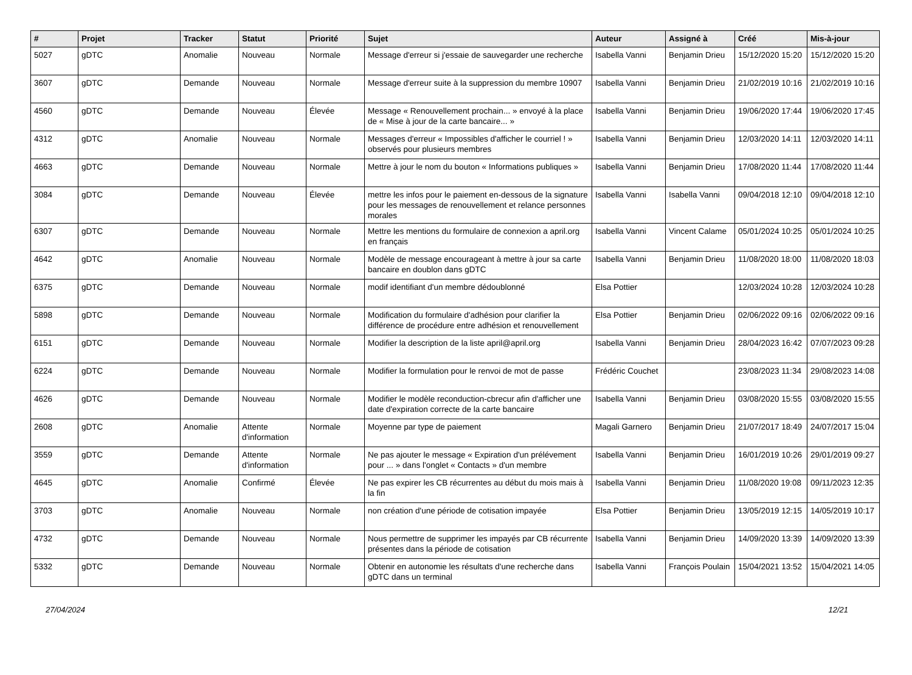| # | Projet | Tracker | Statut | Priorité | Sujet | Auteur | Assigné à | Créé | Mis-à-jour |
| --- | --- | --- | --- | --- | --- | --- | --- | --- | --- |
| 5027 | gDTC | Anomalie | Nouveau | Normale | Message d'erreur si j'essaie de sauvegarder une recherche | Isabella Vanni | Benjamin Drieu | 15/12/2020 15:20 | 15/12/2020 15:20 |
| 3607 | gDTC | Demande | Nouveau | Normale | Message d'erreur suite à la suppression du membre 10907 | Isabella Vanni | Benjamin Drieu | 21/02/2019 10:16 | 21/02/2019 10:16 |
| 4560 | gDTC | Demande | Nouveau | Élevée | Message « Renouvellement prochain... » envoyé à la place de « Mise à jour de la carte bancaire... » | Isabella Vanni | Benjamin Drieu | 19/06/2020 17:44 | 19/06/2020 17:45 |
| 4312 | gDTC | Anomalie | Nouveau | Normale | Messages d'erreur « Impossibles d'afficher le courriel ! » observés pour plusieurs membres | Isabella Vanni | Benjamin Drieu | 12/03/2020 14:11 | 12/03/2020 14:11 |
| 4663 | gDTC | Demande | Nouveau | Normale | Mettre à jour le nom du bouton « Informations publiques » | Isabella Vanni | Benjamin Drieu | 17/08/2020 11:44 | 17/08/2020 11:44 |
| 3084 | gDTC | Demande | Nouveau | Élevée | mettre les infos pour le paiement en-dessous de la signature pour les messages de renouvellement et relance personnes morales | Isabella Vanni | Isabella Vanni | 09/04/2018 12:10 | 09/04/2018 12:10 |
| 6307 | gDTC | Demande | Nouveau | Normale | Mettre les mentions du formulaire de connexion a april.org en français | Isabella Vanni | Vincent Calame | 05/01/2024 10:25 | 05/01/2024 10:25 |
| 4642 | gDTC | Anomalie | Nouveau | Normale | Modèle de message encourageant à mettre à jour sa carte bancaire en doublon dans gDTC | Isabella Vanni | Benjamin Drieu | 11/08/2020 18:00 | 11/08/2020 18:03 |
| 6375 | gDTC | Demande | Nouveau | Normale | modif identifiant d'un membre dédoublonné | Elsa Pottier | | 12/03/2024 10:28 | 12/03/2024 10:28 |
| 5898 | gDTC | Demande | Nouveau | Normale | Modification du formulaire d'adhésion pour clarifier la différence de procédure entre adhésion et renouvellement | Elsa Pottier | Benjamin Drieu | 02/06/2022 09:16 | 02/06/2022 09:16 |
| 6151 | gDTC | Demande | Nouveau | Normale | Modifier la description de la liste april@april.org | Isabella Vanni | Benjamin Drieu | 28/04/2023 16:42 | 07/07/2023 09:28 |
| 6224 | gDTC | Demande | Nouveau | Normale | Modifier la formulation pour le renvoi de mot de passe | Frédéric Couchet | | 23/08/2023 11:34 | 29/08/2023 14:08 |
| 4626 | gDTC | Demande | Nouveau | Normale | Modifier le modèle reconduction-cbrecur afin d'afficher une date d'expiration correcte de la carte bancaire | Isabella Vanni | Benjamin Drieu | 03/08/2020 15:55 | 03/08/2020 15:55 |
| 2608 | gDTC | Anomalie | Attente d'information | Normale | Moyenne par type de paiement | Magali Garnero | Benjamin Drieu | 21/07/2017 18:49 | 24/07/2017 15:04 |
| 3559 | gDTC | Demande | Attente d'information | Normale | Ne pas ajouter le message « Expiration d'un prélévement pour ... » dans l'onglet « Contacts » d'un membre | Isabella Vanni | Benjamin Drieu | 16/01/2019 10:26 | 29/01/2019 09:27 |
| 4645 | gDTC | Anomalie | Confirmé | Élevée | Ne pas expirer les CB récurrentes au début du mois mais à la fin | Isabella Vanni | Benjamin Drieu | 11/08/2020 19:08 | 09/11/2023 12:35 |
| 3703 | gDTC | Anomalie | Nouveau | Normale | non création d'une période de cotisation impayée | Elsa Pottier | Benjamin Drieu | 13/05/2019 12:15 | 14/05/2019 10:17 |
| 4732 | gDTC | Demande | Nouveau | Normale | Nous permettre de supprimer les impayés par CB récurrente présentes dans la période de cotisation | Isabella Vanni | Benjamin Drieu | 14/09/2020 13:39 | 14/09/2020 13:39 |
| 5332 | gDTC | Demande | Nouveau | Normale | Obtenir en autonomie les résultats d'une recherche dans gDTC dans un terminal | Isabella Vanni | François Poulain | 15/04/2021 13:52 | 15/04/2021 14:05 |
27/04/2024 12/21